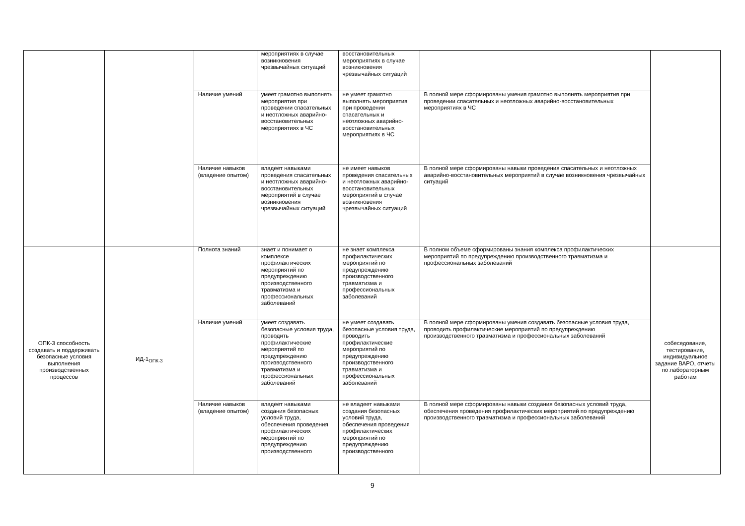| | | | мероприятиях в случае возникновения чрезвычайных ситуаций | восстановительных мероприятиях в случае возникновения чрезвычайных ситуаций | | |
| | | Наличие умений | умеет грамотно выполнять мероприятия при проведении спасательных и неотложных аварийно-восстановительных мероприятиях в ЧС | не умеет грамотно выполнять мероприятия при проведении спасательных и неотложных аварийно-восстановительных мероприятиях в ЧС | В полной мере сформированы умения грамотно выполнять мероприятия при проведении спасательных и неотложных аварийно-восстановительных мероприятиях в ЧС | |
| | | Наличие навыков (владение опытом) | владеет навыками проведения спасательных и неотложных аварийно-восстановительных мероприятий в случае возникновения чрезвычайных ситуаций | не имеет навыков проведения спасательных и неотложных аварийно-восстановительных мероприятий в случае возникновения чрезвычайных ситуаций | В полной мере сформированы навыки проведения спасательных и неотложных аварийно-восстановительных мероприятий в случае возникновения чрезвычайных ситуаций | |
| ОПК-3 способность создавать и поддерживать безопасные условия выполнения производственных процессов | ИД-1<sub>ОПК-3</sub> | Полнота знаний | знает и понимает о комплексе профилактических мероприятий по предупреждению производственного травматизма и профессиональных заболеваний | не знает комплекса профилактических мероприятий по предупреждению производственного травматизма и профессиональных заболеваний | В полном объеме сформированы знания комплекса профилактических мероприятий по предупреждению производственного травматизма и профессиональных заболеваний | собеседование, тестирование, индивидуальное задание ВАРО, отчеты по лабораторным работам |
| | | Наличие умений | умеет создавать безопасные условия труда, проводить профилактические мероприятий по предупреждению производственного травматизма и профессиональных заболеваний | не умеет создавать безопасные условия труда, проводить профилактические мероприятий по предупреждению производственного травматизма и профессиональных заболеваний | В полной мере сформированы умения создавать безопасные условия труда, проводить профилактические мероприятий по предупреждению производственного травматизма и профессиональных заболеваний | |
| | | Наличие навыков (владение опытом) | владеет навыками создания безопасных условий труда, обеспечения проведения профилактических мероприятий по предупреждению производственного | не владеет навыками создания безопасных условий труда, обеспечения проведения профилактических мероприятий по предупреждению производственного | В полной мере сформированы навыки создания безопасных условий труда, обеспечения проведения профилактических мероприятий по предупреждению производственного травматизма и профессиональных заболеваний | |
9